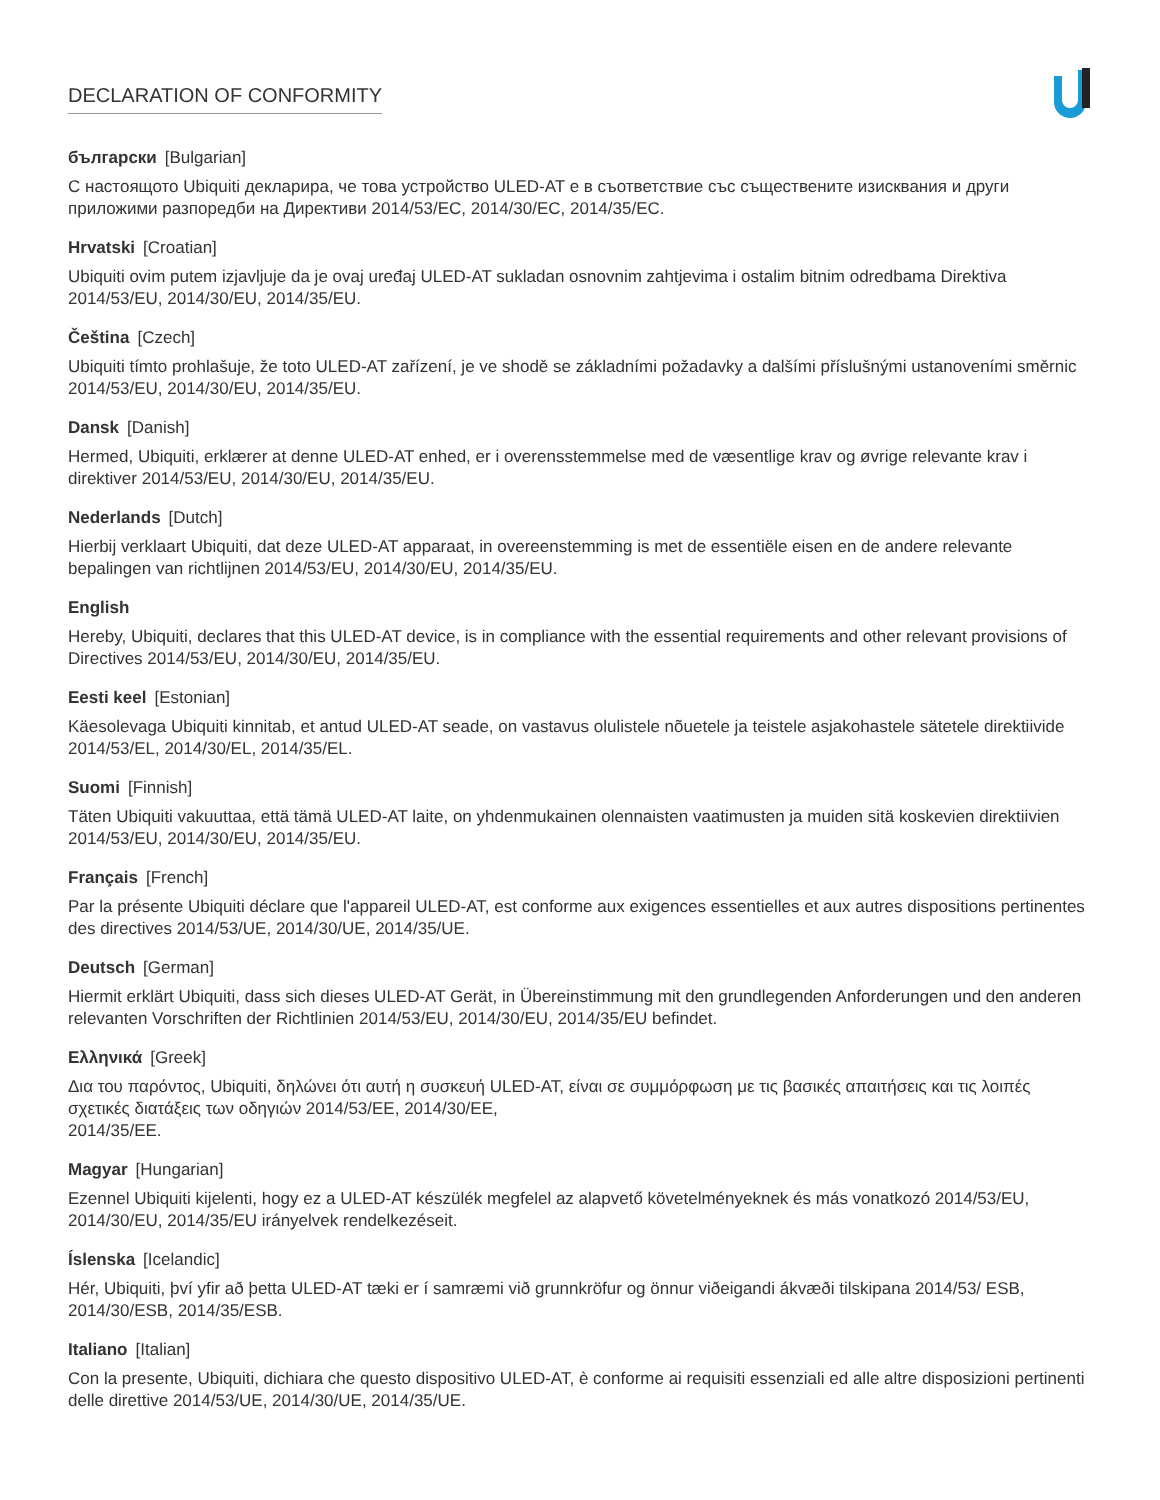DECLARATION OF CONFORMITY
български [Bulgarian]
С настоящото Ubiquiti декларира, че това устройство ULED-AT е в съответствие със съществените изисквания и други приложими разпоредби на Директиви 2014/53/EC, 2014/30/ЕС, 2014/35/ЕС.
Hrvatski [Croatian]
Ubiquiti ovim putem izjavljuje da je ovaj uređaj ULED-AT sukladan osnovnim zahtjevima i ostalim bitnim odredbama Direktiva 2014/53/EU, 2014/30/EU, 2014/35/EU.
Čeština [Czech]
Ubiquiti tímto prohlašuje, že toto ULED-AT zařízení, je ve shodě se základními požadavky a dalšími příslušnými ustanoveními směrnic 2014/53/EU, 2014/30/EU, 2014/35/EU.
Dansk [Danish]
Hermed, Ubiquiti, erklærer at denne ULED-AT enhed, er i overensstemmelse med de væsentlige krav og øvrige relevante krav i direktiver 2014/53/EU, 2014/30/EU, 2014/35/EU.
Nederlands [Dutch]
Hierbij verklaart Ubiquiti, dat deze ULED-AT apparaat, in overeenstemming is met de essentiële eisen en de andere relevante bepalingen van richtlijnen 2014/53/EU, 2014/30/EU, 2014/35/EU.
English
Hereby, Ubiquiti, declares that this ULED-AT device, is in compliance with the essential requirements and other relevant provisions of Directives 2014/53/EU, 2014/30/EU, 2014/35/EU.
Eesti keel [Estonian]
Käesolevaga Ubiquiti kinnitab, et antud ULED-AT seade, on vastavus olulistele nõuetele ja teistele asjakohastele sätetele direktiivide 2014/53/EL, 2014/30/EL, 2014/35/EL.
Suomi [Finnish]
Täten Ubiquiti vakuuttaa, että tämä ULED-AT laite, on yhdenmukainen olennaisten vaatimusten ja muiden sitä koskevien direktiivien 2014/53/EU, 2014/30/EU, 2014/35/EU.
Français [French]
Par la présente Ubiquiti déclare que l'appareil ULED-AT, est conforme aux exigences essentielles et aux autres dispositions pertinentes des directives 2014/53/UE, 2014/30/UE, 2014/35/UE.
Deutsch [German]
Hiermit erklärt Ubiquiti, dass sich dieses ULED-AT Gerät, in Übereinstimmung mit den grundlegenden Anforderungen und den anderen relevanten Vorschriften der Richtlinien 2014/53/EU, 2014/30/EU, 2014/35/EU befindet.
Ελληνικά [Greek]
Δια του παρόντος, Ubiquiti, δηλώνει ότι αυτή η συσκευή ULED-AT, είναι σε συμμόρφωση με τις βασικές απαιτήσεις και τις λοιπές σχετικές διατάξεις των οδηγιών 2014/53/EE, 2014/30/EE,
2014/35/EE.
Magyar [Hungarian]
Ezennel Ubiquiti kijelenti, hogy ez a ULED-AT készülék megfelel az alapvető követelményeknek és más vonatkozó 2014/53/EU, 2014/30/EU, 2014/35/EU irányelvek rendelkezéseit.
Íslenska [Icelandic]
Hér, Ubiquiti, því yfir að þetta ULED-AT tæki er í samræmi við grunnkröfur og önnur viðeigandi ákvæði tilskipana 2014/53/ ESB, 2014/30/ESB, 2014/35/ESB.
Italiano [Italian]
Con la presente, Ubiquiti, dichiara che questo dispositivo ULED-AT, è conforme ai requisiti essenziali ed alle altre disposizioni pertinenti delle direttive 2014/53/UE, 2014/30/UE, 2014/35/UE.